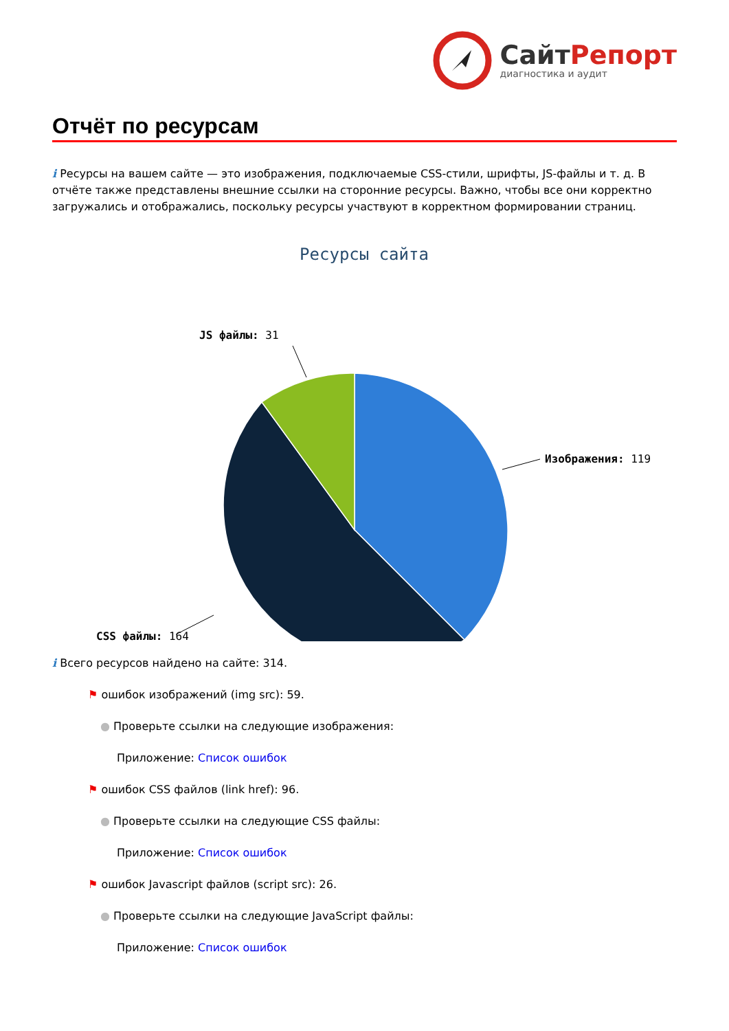СайтРепорт
диагностика и аудит
Отчёт по ресурсам
i Ресурсы на вашем сайте — это изображения, подключаемые CSS-стили, шрифты, JS-файлы и т. д. В отчёте также представлены внешние ссылки на сторонние ресурсы. Важно, чтобы все они корректно загружались и отображались, поскольку ресурсы участвуют в корректном формировании страниц.
Ресурсы сайта
Изображения: 119
CSS файлы: 164
JS файлы: 31
i Всего ресурсов найдено на сайте: 314.
⚑ ошибок изображений (img src): 59.
● Проверьте ссылки на следующие изображения:
Приложение: Список ошибок
⚑ ошибок CSS файлов (link href): 96.
● Проверьте ссылки на следующие CSS файлы:
Приложение: Список ошибок
⚑ ошибок Javascript файлов (script src): 26.
● Проверьте ссылки на следующие JavaScript файлы:
Приложение: Список ошибок